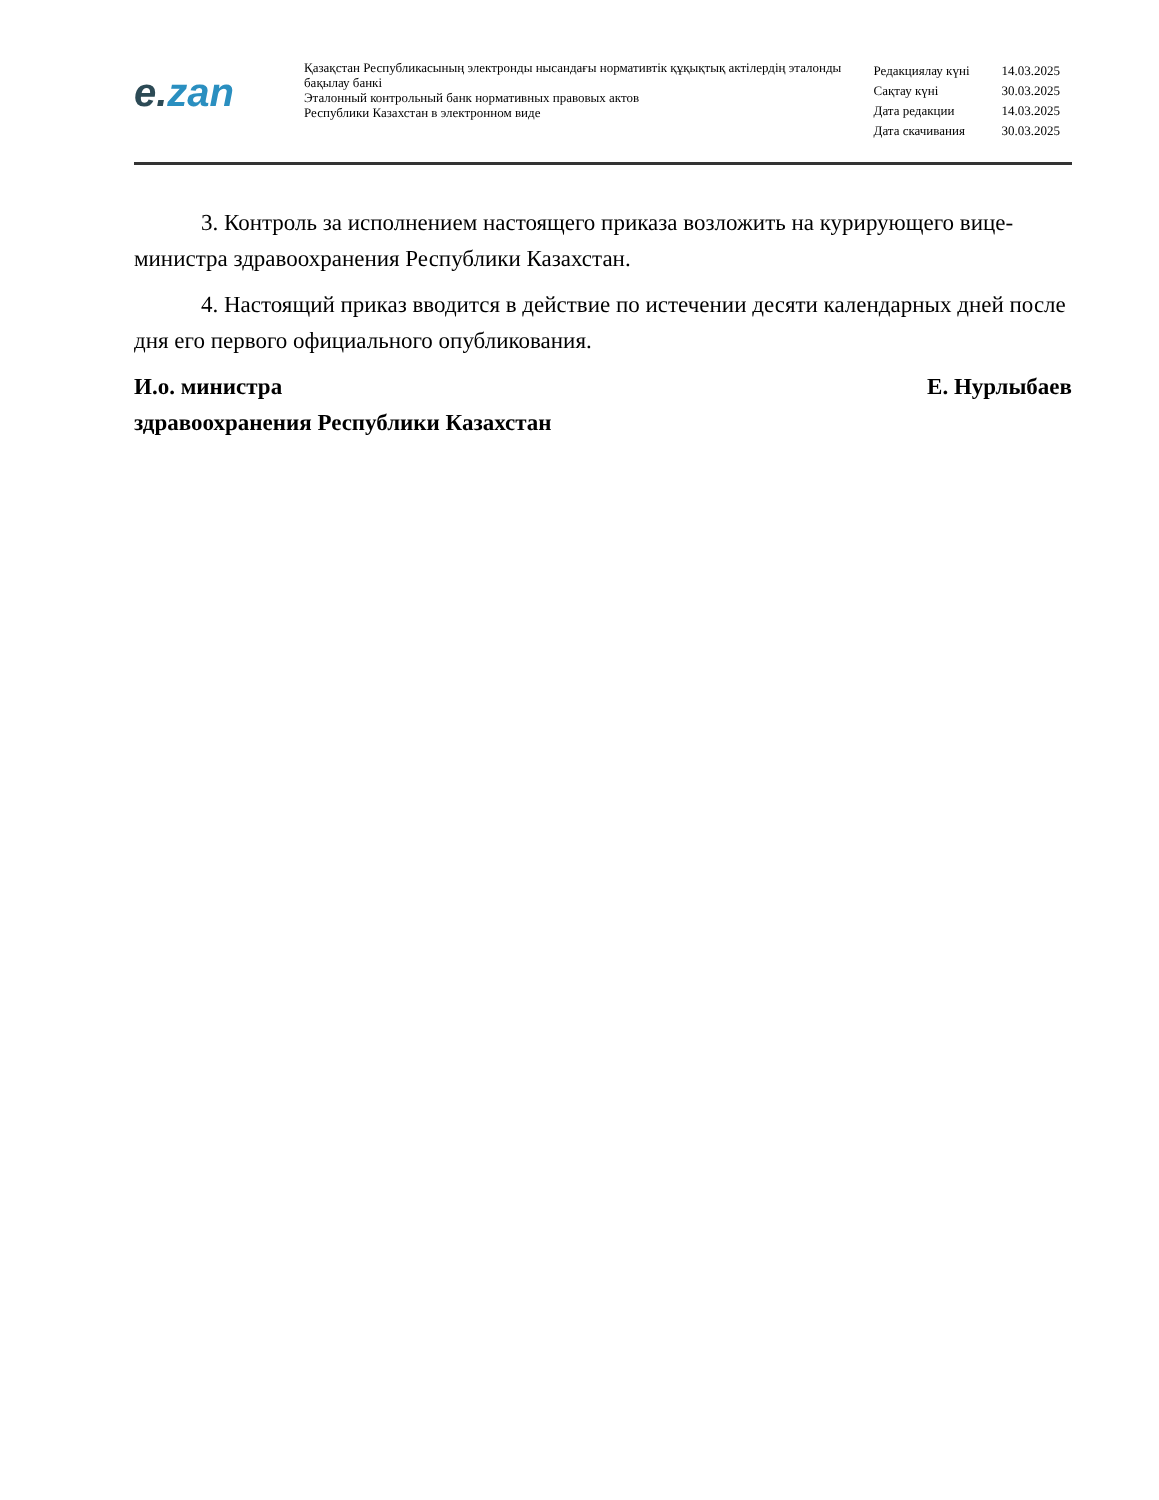e. zan
Қазақстан Республикасының электронды нысандағы нормативтік құқықтық актілердің эталонды бақылау банкі
Эталонный контрольный банк нормативных правовых актов
Республики Казахстан в электронном виде
| Редакциялау күні | 14.03.2025 |
| Сақтау күні | 30.03.2025 |
| Дата редакции | 14.03.2025 |
| Дата скачивания | 30.03.2025 |
3. Контроль за исполнением настоящего приказа возложить на курирующего вице-министра здравоохранения Республики Казахстан.
4. Настоящий приказ вводится в действие по истечении десяти календарных дней после дня его первого официального опубликования.
И.о. министра
здравоохранения Республики Казахстан
Е. Нурлыбаев